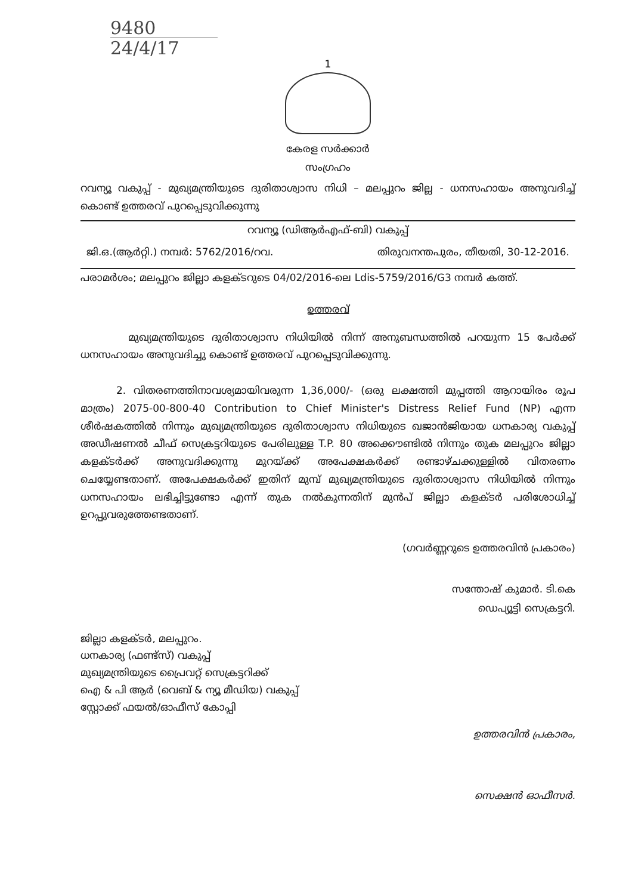9480
24/4/17
1
കേരള സർക്കാർ
സംഗ്രഹം
റവന്യൂ വകുപ്പ് - മുഖ്യമന്ത്രിയുടെ ദുരിതാശ്വാസ നിധി – മലപ്പുറം ജില്ല - ധനസഹായം അനുവദിച്ച് കൊണ്ട് ഉത്തരവ് പുറപ്പെടുവിക്കുന്നു
റവന്യൂ (ഡിആർഎഫ്-ബി) വകുപ്പ്
ജി.ഒ.(ആർറ്റി.) നമ്പർ: 5762/2016/റവ. തിരുവനന്തപുരം, തീയതി, 30-12-2016.
പരാമർശം; മലപ്പുറം ജില്ലാ കളക്ടറുടെ 04/02/2016-ലെ Ldis-5759/2016/G3 നമ്പർ കത്ത്.
ഉത്തരവ്
മുഖ്യമന്ത്രിയുടെ ദുരിതാശ്വാസ നിധിയിൽ നിന്ന് അനുബന്ധത്തിൽ പറയുന്ന 15 പേർക്ക് ധനസഹായം അനുവദിച്ചു കൊണ്ട് ഉത്തരവ് പുറപ്പെടുവിക്കുന്നു.
2. വിതരണത്തിനാവശ്യമായിവരുന്ന 1,36,000/- (ഒരു ലക്ഷത്തി മുപ്പത്തി ആറായിരം രൂപ മാത്രം) 2075-00-800-40 Contribution to Chief Minister's Distress Relief Fund (NP) എന്ന ശീർഷകത്തിൽ നിന്നും മുഖ്യമന്ത്രിയുടെ ദുരിതാശ്വാസ നിധിയുടെ ഖജാൻജിയായ ധനകാര്യ വകുപ്പ് അഡീഷണൽ ചീഫ് സെക്രട്ടറിയുടെ പേരിലുള്ള T.P. 80 അക്കൌണ്ടിൽ നിന്നും തുക മലപ്പുറം ജില്ലാ കളക്ടർക്ക് അനുവദിക്കുന്നു മുറയ്ക്ക് അപേക്ഷകർക്ക് രണ്ടാഴ്ചക്കുള്ളിൽ വിതരണം ചെയ്യേണ്ടതാണ്. അപേക്ഷകർക്ക് ഇതിന് മുമ്പ് മുഖ്യമന്ത്രിയുടെ ദുരിതാശ്വാസ നിധിയിൽ നിന്നും ധനസഹായം ലഭിച്ചിട്ടുണ്ടോ എന്ന് തുക നൽകുന്നതിന് മുൻപ് ജില്ലാ കളക്ടർ പരിശോധിച്ച് ഉറപ്പുവരുത്തേണ്ടതാണ്.
(ഗവർണ്ണറുടെ ഉത്തരവിൻ പ്രകാരം)
സന്തോഷ് കുമാർ. ടി.കെ
ഡെപ്യൂട്ടി സെക്രട്ടറി.
ജില്ലാ കളക്ടർ, മലപ്പുറം.
ധനകാര്യ (ഫണ്ട്സ്) വകുപ്പ്
മുഖ്യമന്ത്രിയുടെ പ്രൈവറ്റ് സെക്രട്ടറിക്ക്
ഐ & പി ആർ (വെബ് & ന്യൂ മീഡിയ) വകുപ്പ്
സ്റ്റോക്ക് ഫയൽ/ഓഫീസ് കോപ്പി
ഉത്തരവിൻ പ്രകാരം,
സെക്ഷൻ ഓഫീസർ.